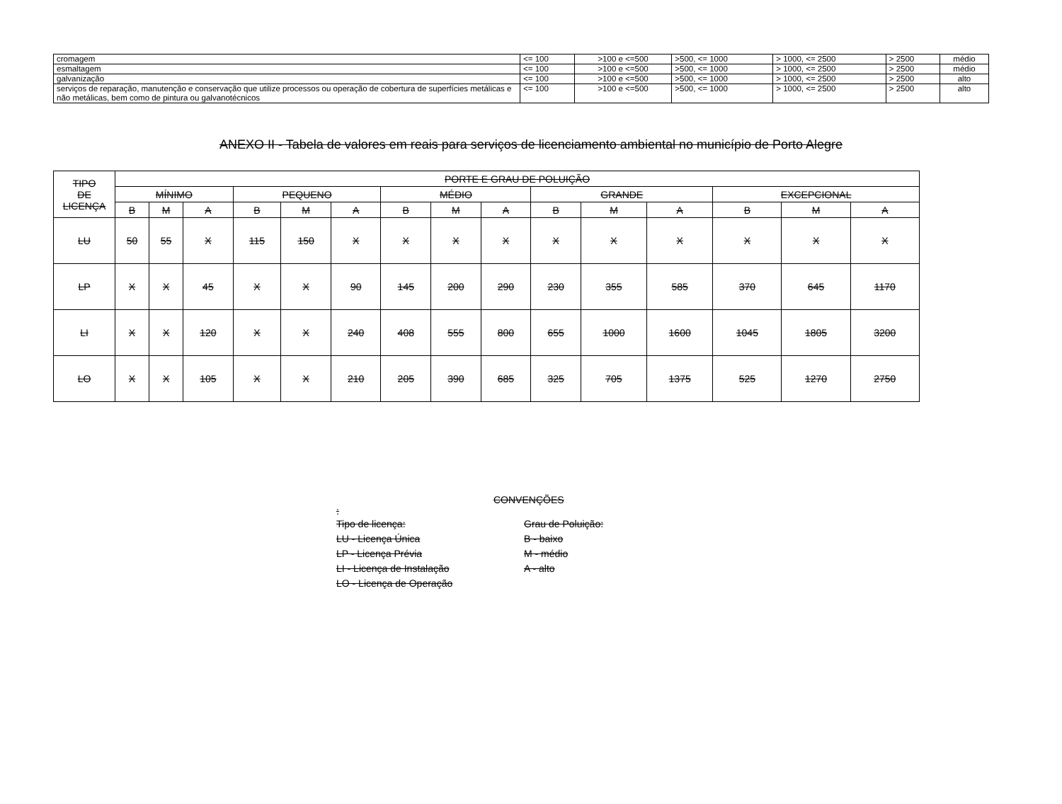| cromagem | <= 100 | >100 e <=500 | >500, <= 1000 | > 1000, <= 2500 | > 2500 | médio |
| esmaltagem | <= 100 | >100 e <=500 | >500, <= 1000 | > 1000, <= 2500 | > 2500 | médio |
| galvanização | <= 100 | >100 e <=500 | >500, <= 1000 | > 1000, <= 2500 | > 2500 | alto |
| serviços de reparação, manutenção e conservação que utilize processos ou operação de cobertura de superfícies metálicas e não metálicas, bem como de pintura ou galvanotécnicos | <= 100 | >100 e <=500 | >500, <= 1000 | > 1000, <= 2500 | > 2500 | alto |
ANEXO II - Tabela de valores em reais para serviços de licenciamento ambiental no município de Porto Alegre
| TIPO DE LICENÇA | PORTE E GRAU DE POLUIÇÃO | | | | | | | | | | | | | | |
| --- | --- | --- | --- | --- | --- | --- | --- | --- | --- | --- | --- | --- | --- | --- | --- |
| | MÍNIMO | | | PEQUENO | | | MÉDIO | | | GRANDE | | | EXCEPCIONAL | | |
| | B | M | A | B | M | A | B | M | A | B | M | A | B | M | A |
| LU | 50 | 55 | X | 115 | 150 | X | X | X | X | X | X | X | X | X | X |
| LP | X | X | 45 | X | X | 90 | 145 | 200 | 290 | 230 | 355 | 585 | 370 | 645 | 1170 |
| LI | X | X | 120 | X | X | 240 | 408 | 555 | 800 | 655 | 1000 | 1600 | 1045 | 1805 | 3200 |
| LO | X | X | 105 | X | X | 210 | 205 | 390 | 685 | 325 | 705 | 1375 | 525 | 1270 | 2750 |
CONVENÇÕES
:
Tipo de licença:
LU - Licença Única
LP - Licença Prévia
LI - Licença de Instalação
LO - Licença de Operação
Grau de Poluição:
B - baixo
M - médio
A - alto